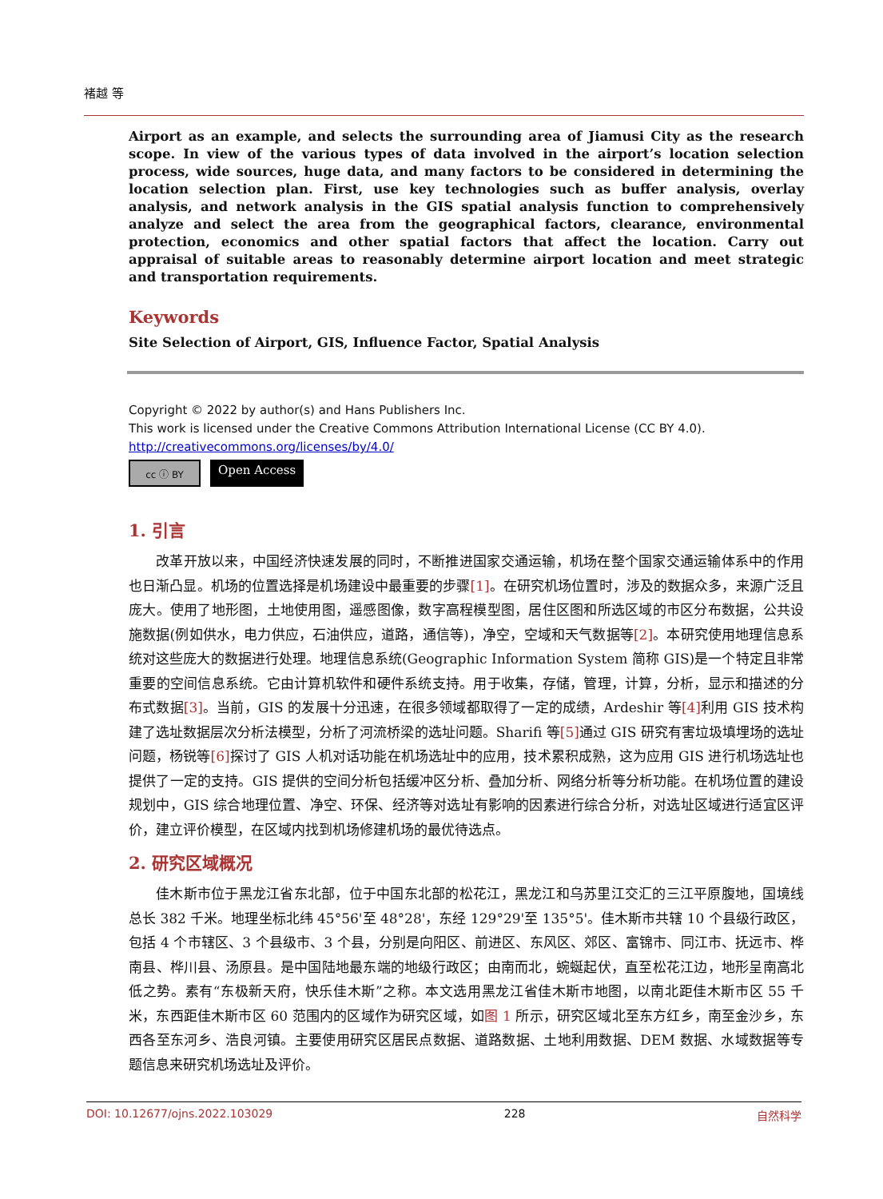褚越 等
Airport as an example, and selects the surrounding area of Jiamusi City as the research scope. In view of the various types of data involved in the airport’s location selection process, wide sources, huge data, and many factors to be considered in determining the location selection plan. First, use key technologies such as buffer analysis, overlay analysis, and network analysis in the GIS spatial analysis function to comprehensively analyze and select the area from the geographical factors, clearance, environmental protection, economics and other spatial factors that affect the location. Carry out appraisal of suitable areas to reasonably determine airport location and meet strategic and transportation requirements.
Keywords
Site Selection of Airport, GIS, Influence Factor, Spatial Analysis
Copyright © 2022 by author(s) and Hans Publishers Inc.
This work is licensed under the Creative Commons Attribution International License (CC BY 4.0).
http://creativecommons.org/licenses/by/4.0/
cc ⓘ BY
Open Access
1. 引言
改革开放以来，中国经济快速发展的同时，不断推进国家交通运输，机场在整个国家交通运输体系中的作用也日渐凸显。机场的位置选择是机场建设中最重要的步骤[1]。在研究机场位置时，涉及的数据众多，来源广泛且庞大。使用了地形图，土地使用图，遥感图像，数字高程模型图，居住区图和所选区域的市区分布数据，公共设施数据(例如供水，电力供应，石油供应，道路，通信等)，净空，空域和天气数据等[2]。本研究使用地理信息系统对这些庞大的数据进行处理。地理信息系统(Geographic Information System 简称 GIS)是一个特定且非常重要的空间信息系统。它由计算机软件和硬件系统支持。用于收集，存储，管理，计算，分析，显示和描述的分布式数据[3]。当前，GIS 的发展十分迅速，在很多领域都取得了一定的成绩，Ardeshir 等[4] 利用 GIS 技术构建了选址数据层次分析法模型，分析了河流桥梁的选址问题。Sharifi 等[5] 通过 GIS 研究有害垃圾填埋场的选址问题，杨锐等[6] 探讨了 GIS 人机对话功能在机场选址中的应用，技术累积成熟，这为应用 GIS 进行机场选址也提供了一定的支持。GIS 提供的空间分析包括缓冲区分析、叠加分析、网络分析等分析功能。在机场位置的建设规划中，GIS 综合地理位置、净空、环保、经济等对选址有影响的因素进行综合分析，对选址区域进行适宜区评价，建立评价模型，在区域内找到机场修建机场的最优待选点。
2. 研究区域概况
佳木斯市位于黑龙江省东北部，位于中国东北部的松花江，黑龙江和乌苏里江交汇的三江平原腹地，国境线总长 382 千米。地理坐标北纬 45°56'至 48°28'，东经 129°29'至 135°5'。佳木斯市共辖 10 个县级行政区，包括 4 个市辖区、3 个县级市、3 个县，分别是向阳区、前进区、东风区、郊区、富锦市、同江市、抚远市、桦南县、桦川县、汤原县。是中国陆地最东端的地级行政区；由南而北，蜿蜒起伏，直至松花江边，地形呈南高北低之势。素有“东极新天府，快乐佳木斯”之称。本文选用黑龙江省佳木斯市地图，以南北距佳木斯市区 55 千米，东西距佳木斯市区 60 范围内的区域作为研究区域，如图 1 所示，研究区域北至东方红乡，南至金沙乡，东西各至东河乡、浩良河镇。主要使用研究区居民点数据、道路数据、土地利用数据、DEM 数据、水域数据等专题信息来研究机场选址及评价。
DOI: 10.12677/ojns.2022.103029 228 自然科学